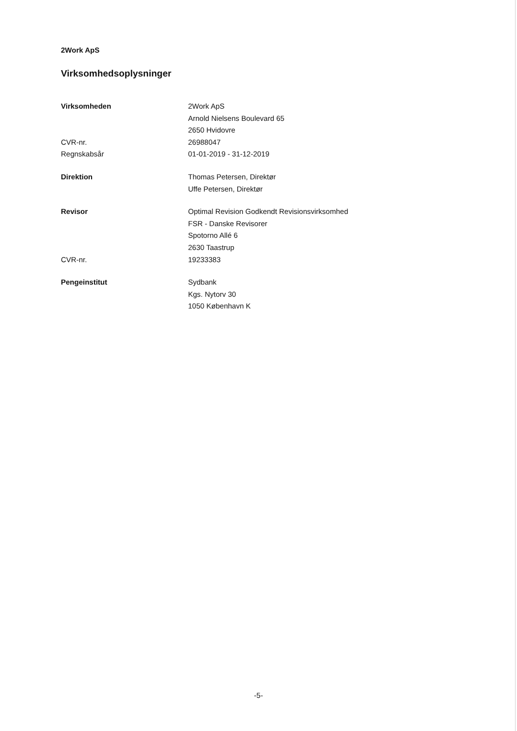2Work ApS
Virksomhedsoplysninger
| Virksomheden | 2Work ApS Arnold Nielsens Boulevard 65 2650 Hvidovre |
| CVR-nr. | 26988047 |
| Regnskabsår | 01-01-2019 - 31-12-2019 |
| Direktion | Thomas Petersen, Direktør Uffe Petersen, Direktør |
| Revisor | Optimal Revision Godkendt Revisionsvirksomhed FSR - Danske Revisorer Spotorno Allé 6 2630 Taastrup |
| CVR-nr. | 19233383 |
| Pengeinstitut | Sydbank Kgs. Nytorv 30 1050 København K |
-5-